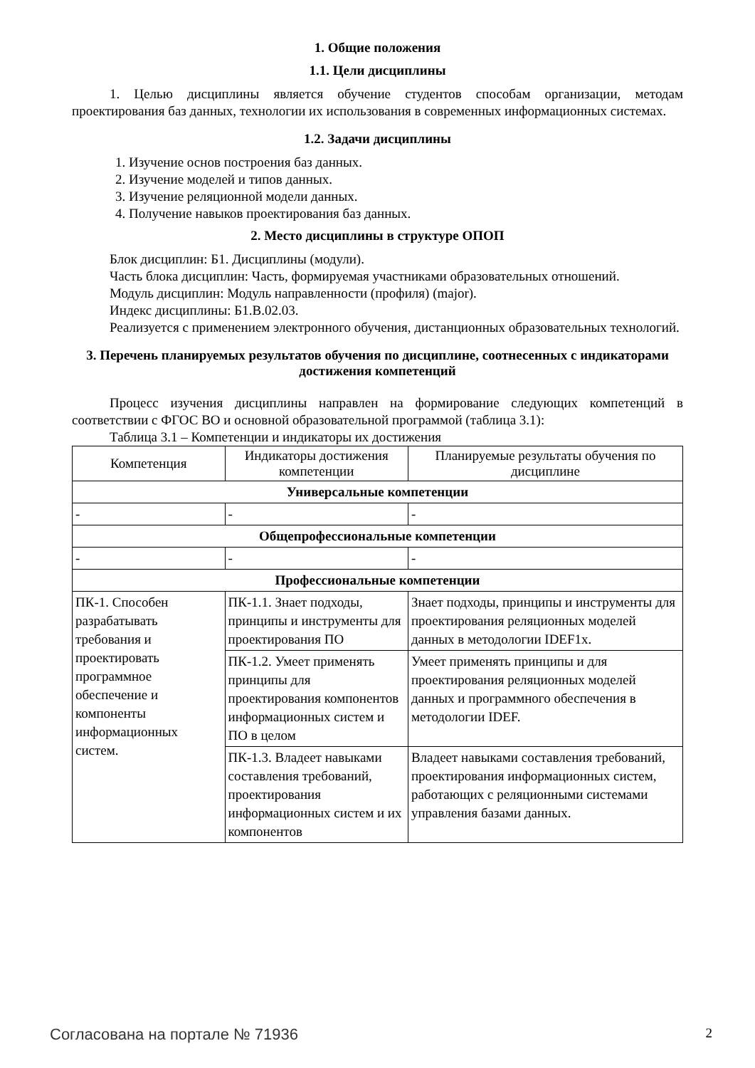1. Общие положения
1.1. Цели дисциплины
1. Целью дисциплины является обучение студентов способам организации, методам проектирования баз данных, технологии их использования в современных информационных системах.
1.2. Задачи дисциплины
1. Изучение основ построения баз данных.
2. Изучение моделей и типов данных.
3. Изучение реляционной модели данных.
4. Получение навыков проектирования баз данных.
2. Место дисциплины в структуре ОПОП
Блок дисциплин: Б1. Дисциплины (модули).
Часть блока дисциплин: Часть, формируемая участниками образовательных отношений.
Модуль дисциплин: Модуль направленности (профиля) (major).
Индекс дисциплины: Б1.В.02.03.
Реализуется с применением электронного обучения, дистанционных образовательных технологий.
3. Перечень планируемых результатов обучения по дисциплине, соотнесенных с индикаторами достижения компетенций
Процесс изучения дисциплины направлен на формирование следующих компетенций в соответствии с ФГОС ВО и основной образовательной программой (таблица 3.1):
Таблица 3.1 – Компетенции и индикаторы их достижения
| Компетенция | Индикаторы достижения компетенции | Планируемые результаты обучения по дисциплине |
| --- | --- | --- |
| Универсальные компетенции | | |
| - | - | - |
| Общепрофессиональные компетенции | | |
| - | - | - |
| Профессиональные компетенции | | |
| ПК-1. Способен разрабатывать требования и проектировать программное обеспечение и компоненты информационных систем. | ПК-1.1. Знает подходы, принципы и инструменты для проектирования ПО | Знает подходы, принципы и инструменты для проектирования реляционных моделей данных в методологии IDEF1x. |
| | ПК-1.2. Умеет применять принципы для проектирования компонентов информационных систем и ПО в целом | Умеет применять принципы и для проектирования реляционных моделей данных и программного обеспечения в методологии IDEF. |
| | ПК-1.3. Владеет навыками составления требований, проектирования информационных систем и их компонентов | Владеет навыками составления требований, проектирования информационных систем, работающих с реляционными системами управления базами данных. |
Согласована на портале № 71936 2